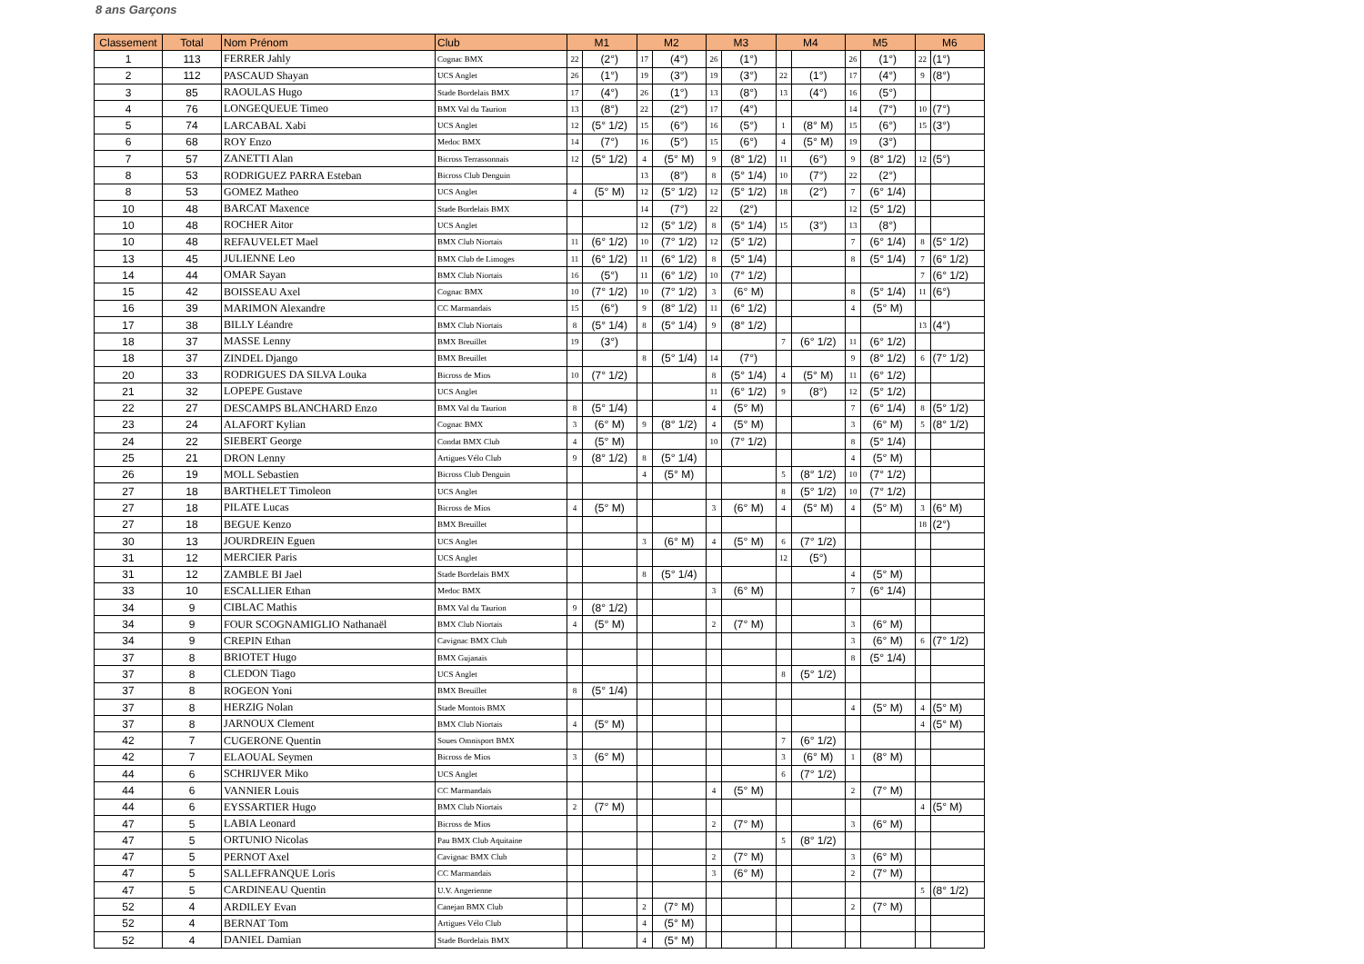8 ans Garçons
| Classement | Total | Nom Prénom | Club | M1 | | M2 | | M3 | | M4 | | M5 | | M6 | |
| --- | --- | --- | --- | --- | --- | --- | --- | --- | --- | --- | --- | --- | --- | --- | --- |
| 1 | 113 | FERRER Jahly | Cognac BMX | 22 | (2°) | 17 | (4°) | 26 | (1°) | | | 26 | (1°) | 22 | (1°) |
| 2 | 112 | PASCAUD Shayan | UCS Anglet | 26 | (1°) | 19 | (3°) | 19 | (3°) | 22 | (1°) | 17 | (4°) | 9 | (8°) |
| 3 | 85 | RAOULAS Hugo | Stade Bordelais BMX | 17 | (4°) | 26 | (1°) | 13 | (8°) | 13 | (4°) | 16 | (5°) | | |
| 4 | 76 | LONGEQUEUE Timeo | BMX Val du Taurion | 13 | (8°) | 22 | (2°) | 17 | (4°) | | | 14 | (7°) | 10 | (7°) |
| 5 | 74 | LARCABAL Xabi | UCS Anglet | 12 | (5° 1/2) | 15 | (6°) | 16 | (5°) | 1 | (8° M) | 15 | (6°) | 15 | (3°) |
| 6 | 68 | ROY Enzo | Medoc BMX | 14 | (7°) | 16 | (5°) | 15 | (6°) | 4 | (5° M) | 19 | (3°) | | |
| 7 | 57 | ZANETTI Alan | Bicross Terrassonnais | 12 | (5° 1/2) | 4 | (5° M) | 9 | (8° 1/2) | 11 | (6°) | 9 | (8° 1/2) | 12 | (5°) |
| 8 | 53 | RODRIGUEZ PARRA Esteban | Bicross Club Denguin | | | 13 | (8°) | 8 | (5° 1/4) | 10 | (7°) | 22 | (2°) | | |
| 8 | 53 | GOMEZ Matheo | UCS Anglet | 4 | (5° M) | 12 | (5° 1/2) | 12 | (5° 1/2) | 18 | (2°) | 7 | (6° 1/4) | | |
| 10 | 48 | BARCAT Maxence | Stade Bordelais BMX | | | 14 | (7°) | 22 | (2°) | | | 12 | (5° 1/2) | | |
| 10 | 48 | ROCHER Aitor | UCS Anglet | | | 12 | (5° 1/2) | 8 | (5° 1/4) | 15 | (3°) | 13 | (8°) | | |
| 10 | 48 | REFAUVELET Mael | BMX Club Niortais | 11 | (6° 1/2) | 10 | (7° 1/2) | 12 | (5° 1/2) | | | 7 | (6° 1/4) | 8 | (5° 1/2) |
| 13 | 45 | JULIENNE Leo | BMX Club de Limoges | 11 | (6° 1/2) | 11 | (6° 1/2) | 8 | (5° 1/4) | | | 8 | (5° 1/4) | 7 | (6° 1/2) |
| 14 | 44 | OMAR Sayan | BMX Club Niortais | 16 | (5°) | 11 | (6° 1/2) | 10 | (7° 1/2) | | | | | 7 | (6° 1/2) |
| 15 | 42 | BOISSEAU Axel | Cognac BMX | 10 | (7° 1/2) | 10 | (7° 1/2) | 3 | (6° M) | | | 8 | (5° 1/4) | 11 | (6°) |
| 16 | 39 | MARIMON Alexandre | CC Marmandais | 15 | (6°) | 9 | (8° 1/2) | 11 | (6° 1/2) | | | 4 | (5° M) | | |
| 17 | 38 | BILLY Léandre | BMX Club Niortais | 8 | (5° 1/4) | 8 | (5° 1/4) | 9 | (8° 1/2) | | | | | 13 | (4°) |
| 18 | 37 | MASSE Lenny | BMX Breuillet | 19 | (3°) | | | | | 7 | (6° 1/2) | 11 | (6° 1/2) | | |
| 18 | 37 | ZINDEL Django | BMX Breuillet | | | 8 | (5° 1/4) | 14 | (7°) | | | 9 | (8° 1/2) | 6 | (7° 1/2) |
| 20 | 33 | RODRIGUES DA SILVA Louka | Bicross de Mios | 10 | (7° 1/2) | | | 8 | (5° 1/4) | 4 | (5° M) | 11 | (6° 1/2) | | |
| 21 | 32 | LOPEPE Gustave | UCS Anglet | | | | | 11 | (6° 1/2) | 9 | (8°) | 12 | (5° 1/2) | | |
| 22 | 27 | DESCAMPS BLANCHARD Enzo | BMX Val du Taurion | 8 | (5° 1/4) | | | 4 | (5° M) | | | 7 | (6° 1/4) | 8 | (5° 1/2) |
| 23 | 24 | ALAFORT Kylian | Cognac BMX | 3 | (6° M) | 9 | (8° 1/2) | 4 | (5° M) | | | 3 | (6° M) | 5 | (8° 1/2) |
| 24 | 22 | SIEBERT George | Condat BMX Club | 4 | (5° M) | | | 10 | (7° 1/2) | | | 8 | (5° 1/4) | | |
| 25 | 21 | DRON Lenny | Artigues Vélo Club | 9 | (8° 1/2) | 8 | (5° 1/4) | | | | | 4 | (5° M) | | |
| 26 | 19 | MOLL Sebastien | Bicross Club Denguin | | | 4 | (5° M) | | | 5 | (8° 1/2) | 10 | (7° 1/2) | | |
| 27 | 18 | BARTHELET Timoleon | UCS Anglet | | | | | | | 8 | (5° 1/2) | 10 | (7° 1/2) | | |
| 27 | 18 | PILATE Lucas | Bicross de Mios | 4 | (5° M) | | | 3 | (6° M) | 4 | (5° M) | 4 | (5° M) | 3 | (6° M) |
| 27 | 18 | BEGUE Kenzo | BMX Breuillet | | | | | | | | | | | 18 | (2°) |
| 30 | 13 | JOURDREIN Eguen | UCS Anglet | | | 3 | (6° M) | 4 | (5° M) | 6 | (7° 1/2) | | | | |
| 31 | 12 | MERCIER Paris | UCS Anglet | | | | | | | 12 | (5°) | | | | |
| 31 | 12 | ZAMBLE BI Jael | Stade Bordelais BMX | | | 8 | (5° 1/4) | | | | | 4 | (5° M) | | |
| 33 | 10 | ESCALLIER Ethan | Medoc BMX | | | | | 3 | (6° M) | | | 7 | (6° 1/4) | | |
| 34 | 9 | CIBLAC Mathis | BMX Val du Taurion | 9 | (8° 1/2) | | | | | | | | | | |
| 34 | 9 | FOUR SCOGNAMIGLIO Nathanaël | BMX Club Niortais | 4 | (5° M) | | | 2 | (7° M) | | | 3 | (6° M) | | |
| 34 | 9 | CREPIN Ethan | Cavignac BMX Club | | | | | | | | | 3 | (6° M) | 6 | (7° 1/2) |
| 37 | 8 | BRIOTET Hugo | BMX Gujanais | | | | | | | | | 8 | (5° 1/4) | | |
| 37 | 8 | CLEDON Tiago | UCS Anglet | | | | | | | 8 | (5° 1/2) | | | | |
| 37 | 8 | ROGEON Yoni | BMX Breuillet | 8 | (5° 1/4) | | | | | | | | | | |
| 37 | 8 | HERZIG Nolan | Stade Montois BMX | | | | | | | | | 4 | (5° M) | 4 | (5° M) |
| 37 | 8 | JARNOUX Clement | BMX Club Niortais | 4 | (5° M) | | | | | | | | | 4 | (5° M) |
| 42 | 7 | CUGERONE Quentin | Soues Omnisport BMX | | | | | | | 7 | (6° 1/2) | | | | |
| 42 | 7 | ELAOUAL Seymen | Bicross de Mios | 3 | (6° M) | | | | | 3 | (6° M) | 1 | (8° M) | | |
| 44 | 6 | SCHRIJVER Miko | UCS Anglet | | | | | | | 6 | (7° 1/2) | | | | |
| 44 | 6 | VANNIER Louis | CC Marmandais | | | | | 4 | (5° M) | | | 2 | (7° M) | | |
| 44 | 6 | EYSSARTIER Hugo | BMX Club Niortais | 2 | (7° M) | | | | | | | | | 4 | (5° M) |
| 47 | 5 | LABIA Leonard | Bicross de Mios | | | | | 2 | (7° M) | | | 3 | (6° M) | | |
| 47 | 5 | ORTUNIO Nicolas | Pau BMX Club Aquitaine | | | | | | | 5 | (8° 1/2) | | | | |
| 47 | 5 | PERNOT Axel | Cavignac BMX Club | | | | | 2 | (7° M) | | | 3 | (6° M) | | |
| 47 | 5 | SALLEFRANQUE Loris | CC Marmandais | | | | | 3 | (6° M) | | | 2 | (7° M) | | |
| 47 | 5 | CARDINEAU Quentin | U.V. Angerienne | | | | | | | | | | | 5 | (8° 1/2) |
| 52 | 4 | ARDILEY Evan | Canejan BMX Club | | | 2 | (7° M) | | | | | 2 | (7° M) | | |
| 52 | 4 | BERNAT Tom | Artigues Vélo Club | | | 4 | (5° M) | | | | | | | | |
| 52 | 4 | DANIEL Damian | Stade Bordelais BMX | | | 4 | (5° M) | | | | | | | | |